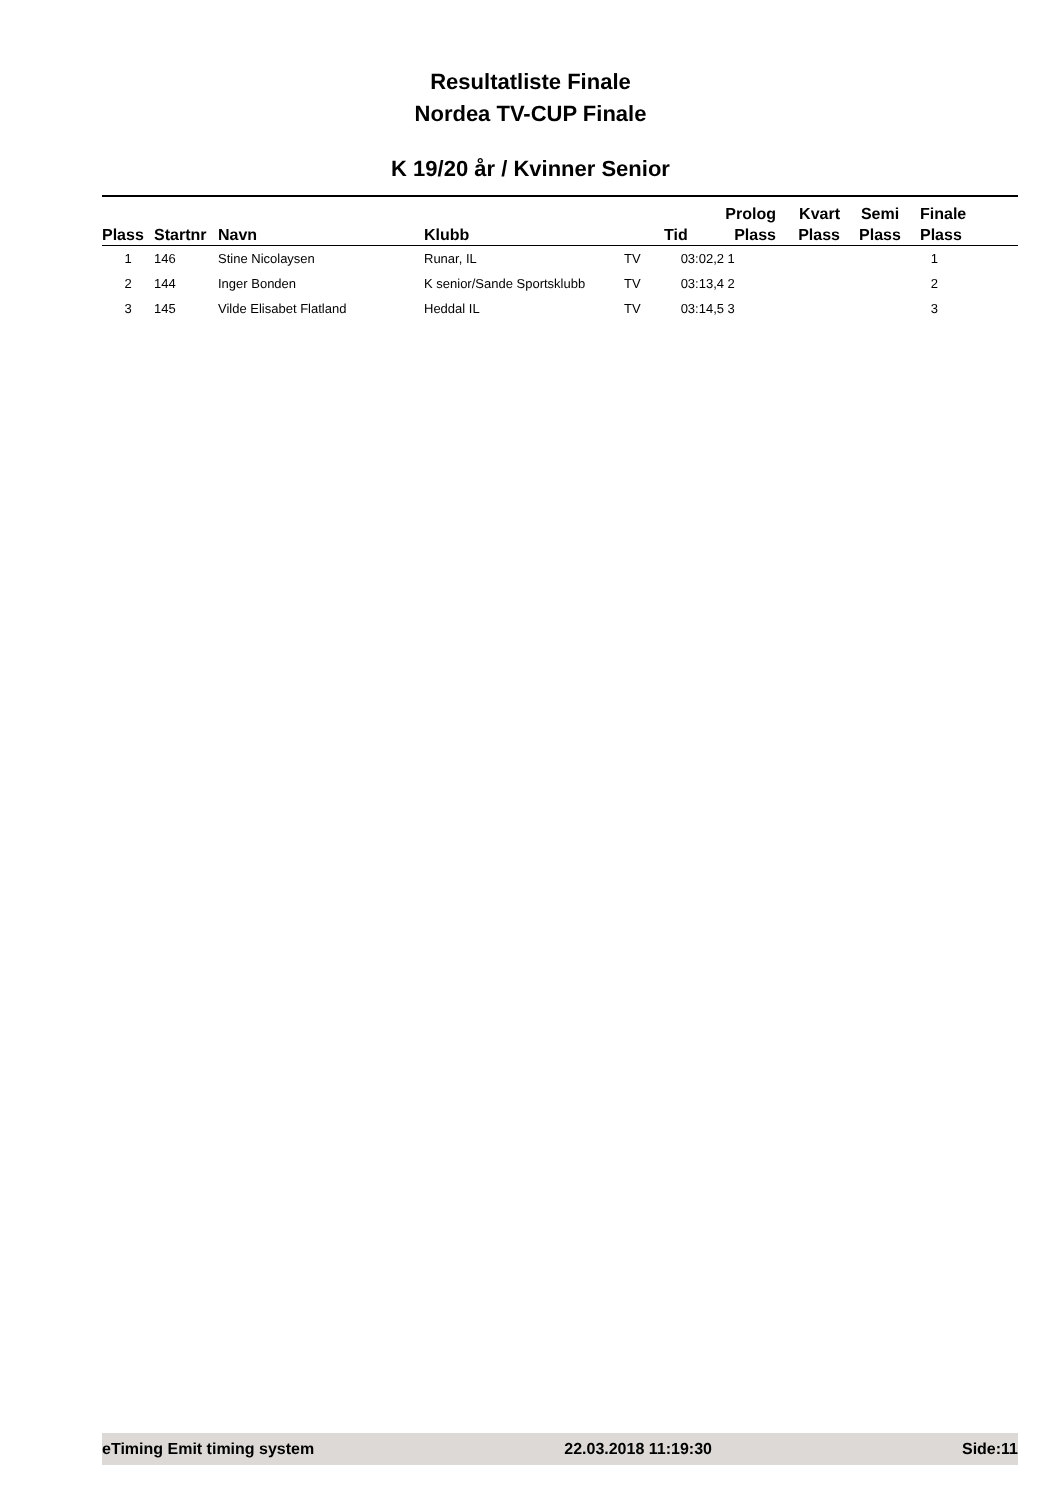Resultatliste Finale
Nordea TV-CUP Finale
K 19/20 år / Kvinner Senior
| Plass | Startnr | Navn | Klubb | | Tid | Prolog Plass | Kvart Plass | Semi Plass | Finale Plass |
| --- | --- | --- | --- | --- | --- | --- | --- | --- | --- |
| 1 | 146 | Stine Nicolaysen | Runar, IL | TV | 03:02,2 | 1 | | | 1 |
| 2 | 144 | Inger Bonden | K senior/Sande Sportsklubb | TV | 03:13,4 | 2 | | | 2 |
| 3 | 145 | Vilde Elisabet Flatland | Heddal IL | TV | 03:14,5 | 3 | | | 3 |
eTiming Emit timing system 22.03.2018 11:19:30 Side:11